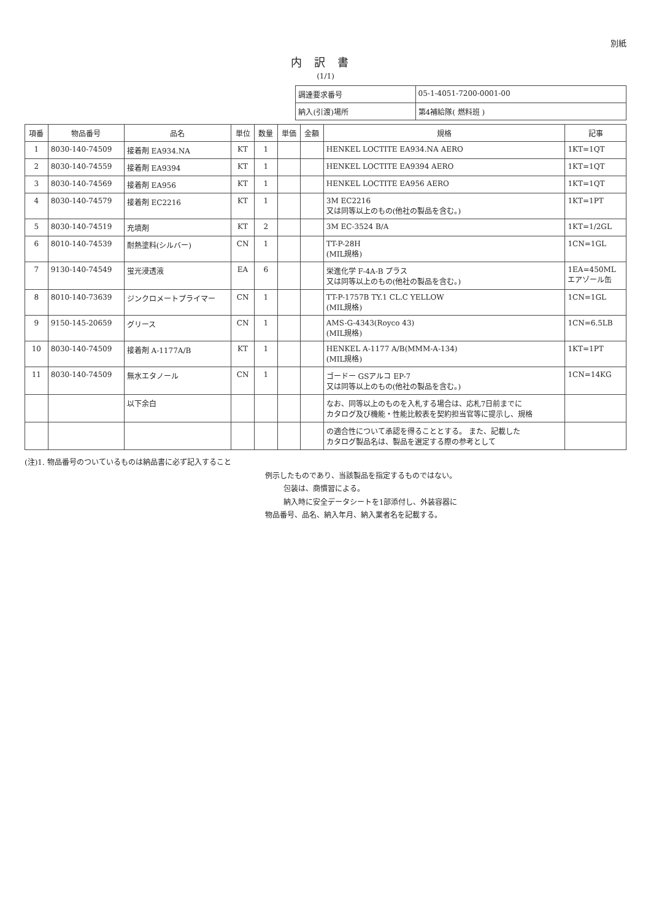別紙
内訳書
(1/1)
| 調達要求番号 | 05-1-4051-7200-0001-00 |
| 納入(引渡)場所 | 第4補給隊( 燃料班 ) |
| 項番 | 物品番号 | 品名 | 単位 | 数量 | 単価 | 金額 | 規格 | 記事 |
| --- | --- | --- | --- | --- | --- | --- | --- | --- |
| 1 | 8030-140-74509 | 接着剤 EA934.NA | KT | 1 | | | HENKEL LOCTITE EA934.NA AERO | 1KT=1QT |
| 2 | 8030-140-74559 | 接着剤 EA9394 | KT | 1 | | | HENKEL LOCTITE EA9394 AERO | 1KT=1QT |
| 3 | 8030-140-74569 | 接着剤 EA956 | KT | 1 | | | HENKEL LOCTITE EA956 AERO | 1KT=1QT |
| 4 | 8030-140-74579 | 接着剤 EC2216 | KT | 1 | | | 3M EC2216 又は同等以上のもの(他社の製品を含む。) | 1KT=1PT |
| 5 | 8030-140-74519 | 充填剤 | KT | 2 | | | 3M EC-3524 B/A | 1KT=1/2GL |
| 6 | 8010-140-74539 | 耐熱塗料(シルバー) | CN | 1 | | | TT-P-28H (MIL規格) | 1CN=1GL |
| 7 | 9130-140-74549 | 蛍光浸透液 | EA | 6 | | | 栄進化学 F-4A-B プラス 又は同等以上のもの(他社の製品を含む。) | 1EA=450ML エアゾール缶 |
| 8 | 8010-140-73639 | ジンクロメートプライマー | CN | 1 | | | TT-P-1757B TY.1 CL.C YELLOW (MIL規格) | 1CN=1GL |
| 9 | 9150-145-20659 | グリース | CN | 1 | | | AMS-G-4343(Royco 43) (MIL規格) | 1CN=6.5LB |
| 10 | 8030-140-74509 | 接着剤 A-1177A/B | KT | 1 | | | HENKEL A-1177 A/B(MMM-A-134) (MIL規格) | 1KT=1PT |
| 11 | 8030-140-74509 | 無水エタノール | CN | 1 | | | ゴードー GSアルコ EP-7 又は同等以上のもの(他社の製品を含む。) | 1CN=14KG |
| | | 以下余白 | | | | | なお、同等以上のものを入札する場合は、応札7日前までに カタログ及び機能・性能比較表を契約担当官等に提示し、規格 | |
| | | | | | | | の適合性について承認を得ることとする。 また、記載した カタログ製品名は、製品を選定する際の参考として | |
(注)1. 物品番号のついているものは納品書に必ず記入すること
例示したものであり、当該製品を指定するものではない。
包装は、商慣習による。
納入時に安全データシートを1部添付し、外装容器に
物品番号、品名、納入年月、納入業者名を記載する。